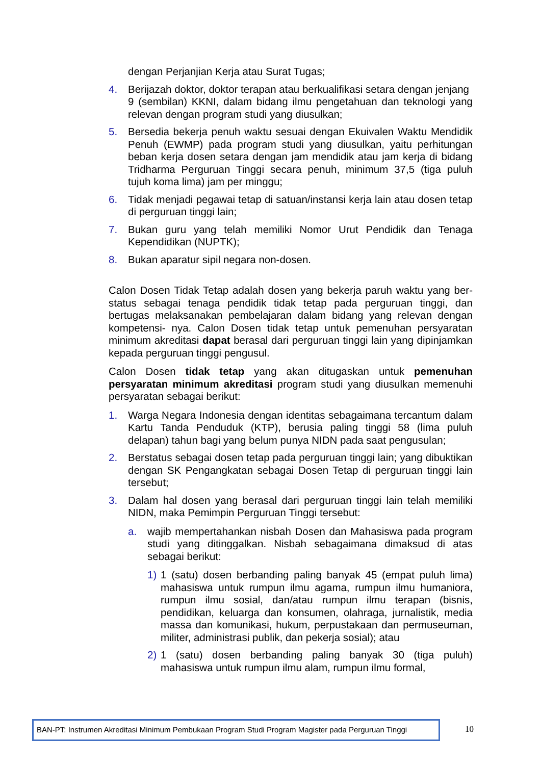dengan Perjanjian Kerja atau Surat Tugas;
4. Berijazah doktor, doktor terapan atau berkualifikasi setara dengan jenjang
9 (sembilan) KKNI, dalam bidang ilmu pengetahuan dan teknologi yang relevan dengan program studi yang diusulkan;
5. Bersedia bekerja penuh waktu sesuai dengan Ekuivalen Waktu Mendidik Penuh (EWMP) pada program studi yang diusulkan, yaitu perhitungan beban kerja dosen setara dengan jam mendidik atau jam kerja di bidang Tridharma Perguruan Tinggi secara penuh, minimum 37,5 (tiga puluh tujuh koma lima) jam per minggu;
6. Tidak menjadi pegawai tetap di satuan/instansi kerja lain atau dosen tetap di perguruan tinggi lain;
7. Bukan guru yang telah memiliki Nomor Urut Pendidik dan Tenaga Kependidikan (NUPTK);
8. Bukan aparatur sipil negara non-dosen.
Calon Dosen Tidak Tetap adalah dosen yang bekerja paruh waktu yang ber- status sebagai tenaga pendidik tidak tetap pada perguruan tinggi, dan bertugas melaksanakan pembelajaran dalam bidang yang relevan dengan kompetensi- nya. Calon Dosen tidak tetap untuk pemenuhan persyaratan minimum akreditasi dapat berasal dari perguruan tinggi lain yang dipinjamkan kepada perguruan tinggi pengusul.
Calon Dosen tidak tetap yang akan ditugaskan untuk pemenuhan persyaratan minimum akreditasi program studi yang diusulkan memenuhi persyaratan sebagai berikut:
1. Warga Negara Indonesia dengan identitas sebagaimana tercantum dalam Kartu Tanda Penduduk (KTP), berusia paling tinggi 58 (lima puluh delapan) tahun bagi yang belum punya NIDN pada saat pengusulan;
2. Berstatus sebagai dosen tetap pada perguruan tinggi lain; yang dibuktikan dengan SK Pengangkatan sebagai Dosen Tetap di perguruan tinggi lain tersebut;
3. Dalam hal dosen yang berasal dari perguruan tinggi lain telah memiliki NIDN, maka Pemimpin Perguruan Tinggi tersebut:
a. wajib mempertahankan nisbah Dosen dan Mahasiswa pada program studi yang ditinggalkan. Nisbah sebagaimana dimaksud di atas sebagai berikut:
1) 1 (satu) dosen berbanding paling banyak 45 (empat puluh lima) mahasiswa untuk rumpun ilmu agama, rumpun ilmu humaniora, rumpun ilmu sosial, dan/atau rumpun ilmu terapan (bisnis, pendidikan, keluarga dan konsumen, olahraga, jurnalistik, media massa dan komunikasi, hukum, perpustakaan dan permuseuman, militer, administrasi publik, dan pekerja sosial); atau
2) 1 (satu) dosen berbanding paling banyak 30 (tiga puluh) mahasiswa untuk rumpun ilmu alam, rumpun ilmu formal,
BAN-PT: Instrumen Akreditasi Minimum Pembukaan Program Studi Program Magister pada Perguruan Tinggi
10